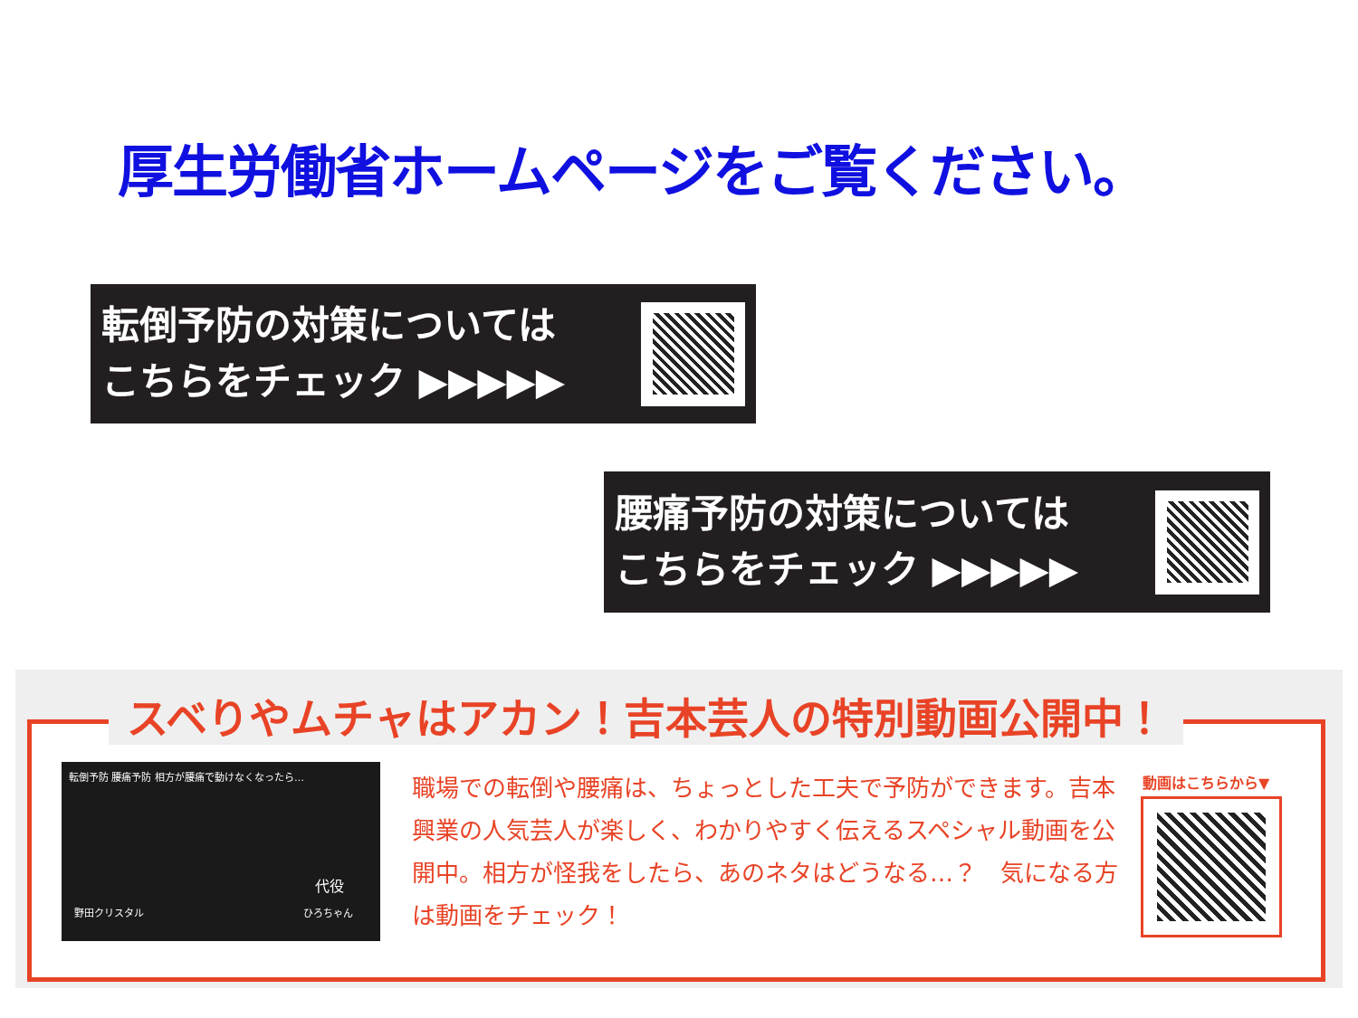厚生労働省ホームページをご覧ください。
転倒予防の対策については
こちらをチェック ▶▶▶▶▶
腰痛予防の対策については
こちらをチェック ▶▶▶▶▶
スベりやムチャはアカン！吉本芸人の特別動画公開中！
転倒予防 腰痛予防 相方が腰痛で動けなくなったら…
野田クリスタル
代役
ひろちゃん
職場での転倒や腰痛は、ちょっとした工夫で予防ができます。吉本興業の人気芸人が楽しく、わかりやすく伝えるスペシャル動画を公開中。相方が怪我をしたら、あのネタはどうなる…？　気になる方は動画をチェック！
動画はこちらから▼